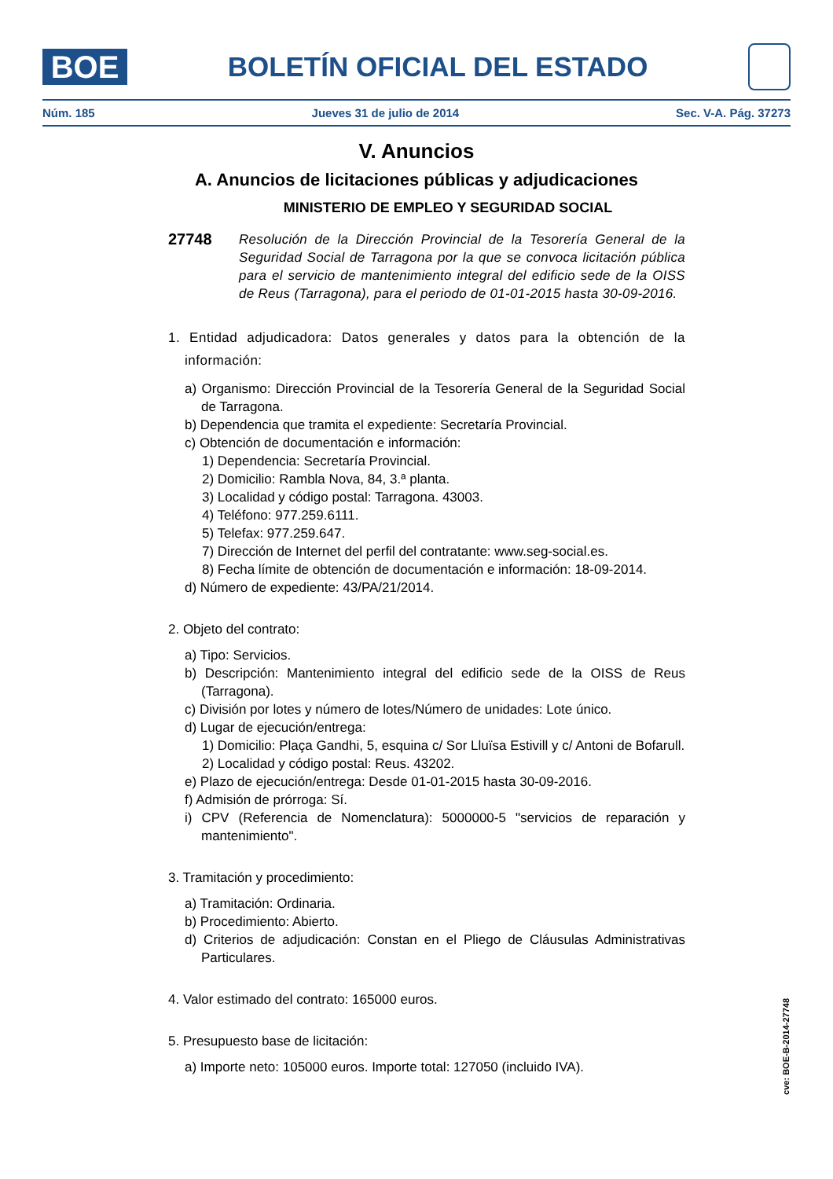BOE
BOLETÍN OFICIAL DEL ESTADO
Núm. 185 Jueves 31 de julio de 2014 Sec. V-A. Pág. 37273
V. Anuncios
A. Anuncios de licitaciones públicas y adjudicaciones
MINISTERIO DE EMPLEO Y SEGURIDAD SOCIAL
27748
Resolución de la Dirección Provincial de la Tesorería General de la Seguridad Social de Tarragona por la que se convoca licitación pública para el servicio de mantenimiento integral del edificio sede de la OISS de Reus (Tarragona), para el periodo de 01-01-2015 hasta 30-09-2016.
1. Entidad adjudicadora: Datos generales y datos para la obtención de la información:
a) Organismo: Dirección Provincial de la Tesorería General de la Seguridad Social de Tarragona.
b) Dependencia que tramita el expediente: Secretaría Provincial.
c) Obtención de documentación e información:
1) Dependencia: Secretaría Provincial.
2) Domicilio: Rambla Nova, 84, 3.ª planta.
3) Localidad y código postal: Tarragona. 43003.
4) Teléfono: 977.259.6111.
5) Telefax: 977.259.647.
7) Dirección de Internet del perfil del contratante: www.seg-social.es.
8) Fecha límite de obtención de documentación e información: 18-09-2014.
d) Número de expediente: 43/PA/21/2014.
2. Objeto del contrato:
a) Tipo: Servicios.
b) Descripción: Mantenimiento integral del edificio sede de la OISS de Reus (Tarragona).
c) División por lotes y número de lotes/Número de unidades: Lote único.
d) Lugar de ejecución/entrega:
1) Domicilio: Plaça Gandhi, 5, esquina c/ Sor Lluïsa Estivill y c/ Antoni de Bofarull.
2) Localidad y código postal: Reus. 43202.
e) Plazo de ejecución/entrega: Desde 01-01-2015 hasta 30-09-2016.
f) Admisión de prórroga: Sí.
i) CPV (Referencia de Nomenclatura): 5000000-5 "servicios de reparación y mantenimiento".
3. Tramitación y procedimiento:
a) Tramitación: Ordinaria.
b) Procedimiento: Abierto.
d) Criterios de adjudicación: Constan en el Pliego de Cláusulas Administrativas Particulares.
4. Valor estimado del contrato: 165000 euros.
5. Presupuesto base de licitación:
a) Importe neto: 105000 euros. Importe total: 127050 (incluido IVA).
cve: BOE-B-2014-27748